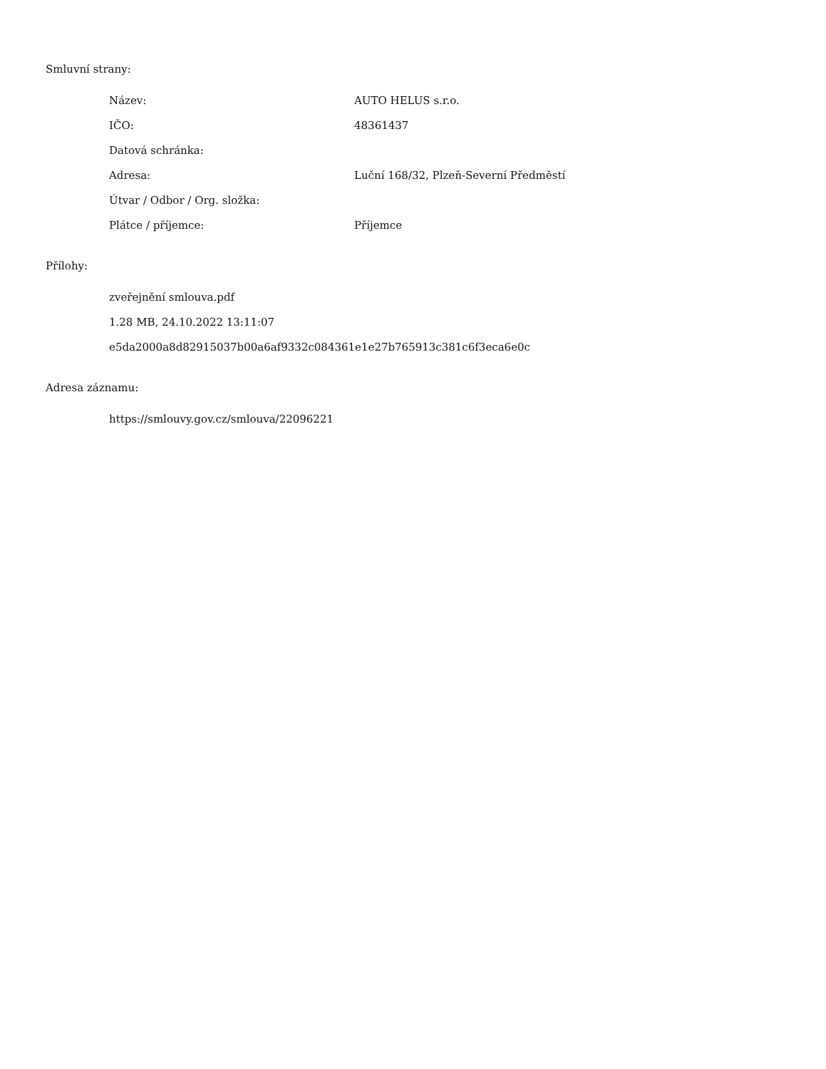Smluvní strany:
| Název: | AUTO HELUS s.r.o. |
| IČO: | 48361437 |
| Datová schránka: | |
| Adresa: | Luční 168/32, Plzeň-Severní Předměstí |
| Útvar / Odbor / Org. složka: | |
| Plátce / příjemce: | Příjemce |
Přílohy:
zveřejnění smlouva.pdf
1.28 MB, 24.10.2022 13:11:07
e5da2000a8d82915037b00a6af9332c084361e1e27b765913c381c6f3eca6e0c
Adresa záznamu:
https://smlouvy.gov.cz/smlouva/22096221